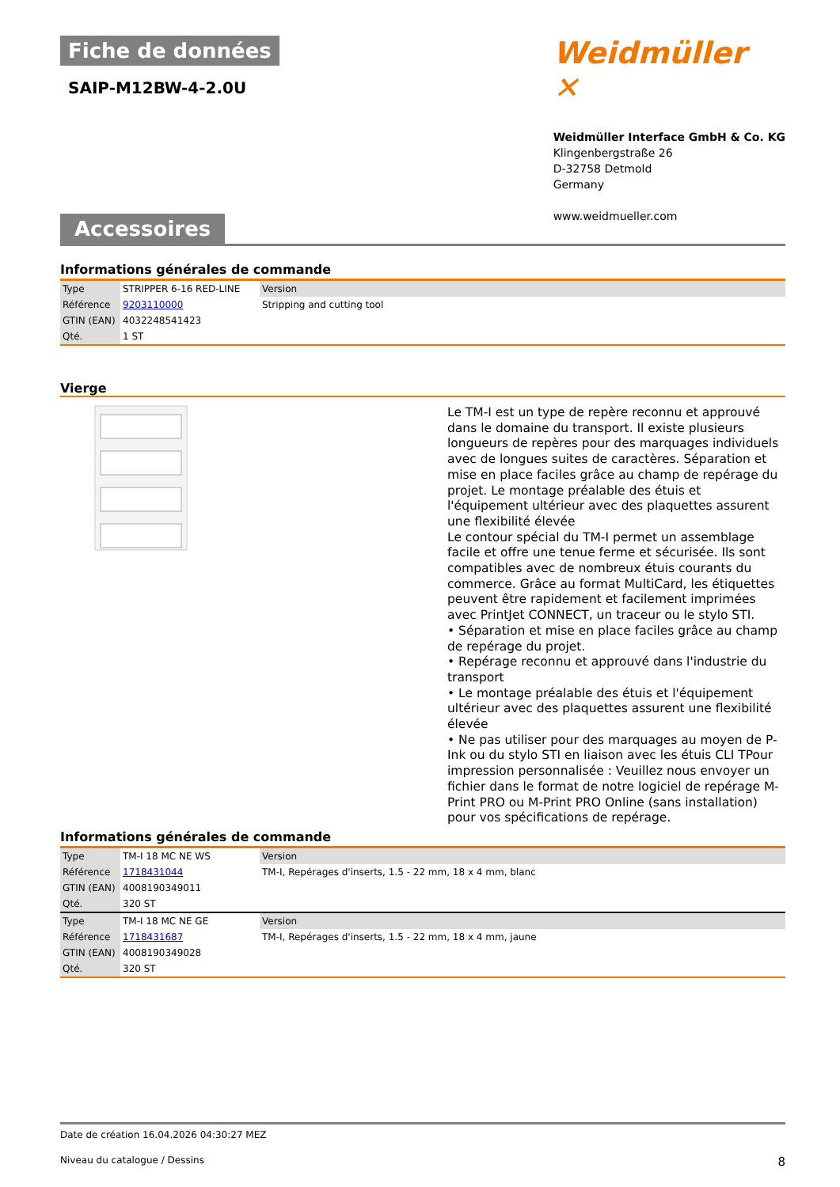Fiche de données
SAIP-M12BW-4-2.0U
Weidmüller ✕
Weidmüller Interface GmbH & Co. KG
Klingenbergstraße 26
D-32758 Detmold
Germany
www.weidmueller.com
Accessoires
Informations générales de commande
| Type | STRIPPER 6-16 RED-LINE | Version |
| Référence | 9203110000 | Stripping and cutting tool |
| GTIN (EAN) | 4032248541423 | |
| Qté. | 1 ST | |
Vierge
Le TM-I est un type de repère reconnu et approuvé dans le domaine du transport. Il existe plusieurs longueurs de repères pour des marquages individuels avec de longues suites de caractères. Séparation et mise en place faciles grâce au champ de repérage du projet. Le montage préalable des étuis et l'équipement ultérieur avec des plaquettes assurent une flexibilité élevée
Le contour spécial du TM-I permet un assemblage facile et offre une tenue ferme et sécurisée. Ils sont compatibles avec de nombreux étuis courants du commerce. Grâce au format MultiCard, les étiquettes peuvent être rapidement et facilement imprimées avec PrintJet CONNECT, un traceur ou le stylo STI.
• Séparation et mise en place faciles grâce au champ de repérage du projet.
• Repérage reconnu et approuvé dans l'industrie du transport
• Le montage préalable des étuis et l'équipement ultérieur avec des plaquettes assurent une flexibilité élevée
• Ne pas utiliser pour des marquages au moyen de P-Ink ou du stylo STI en liaison avec les étuis CLI TPour impression personnalisée : Veuillez nous envoyer un fichier dans le format de notre logiciel de repérage M-Print PRO ou M-Print PRO Online (sans installation) pour vos spécifications de repérage.
Informations générales de commande
| Type | TM-I 18 MC NE WS | Version |
| Référence | 1718431044 | TM-I, Repérages d'inserts, 1.5 - 22 mm, 18 x 4 mm, blanc |
| GTIN (EAN) | 4008190349011 | |
| Qté. | 320 ST | |
| Type | TM-I 18 MC NE GE | Version |
| Référence | 1718431687 | TM-I, Repérages d'inserts, 1.5 - 22 mm, 18 x 4 mm, jaune |
| GTIN (EAN) | 4008190349028 | |
| Qté. | 320 ST | |
Date de création 16.04.2026 04:30:27 MEZ
Niveau du catalogue / Dessins 8